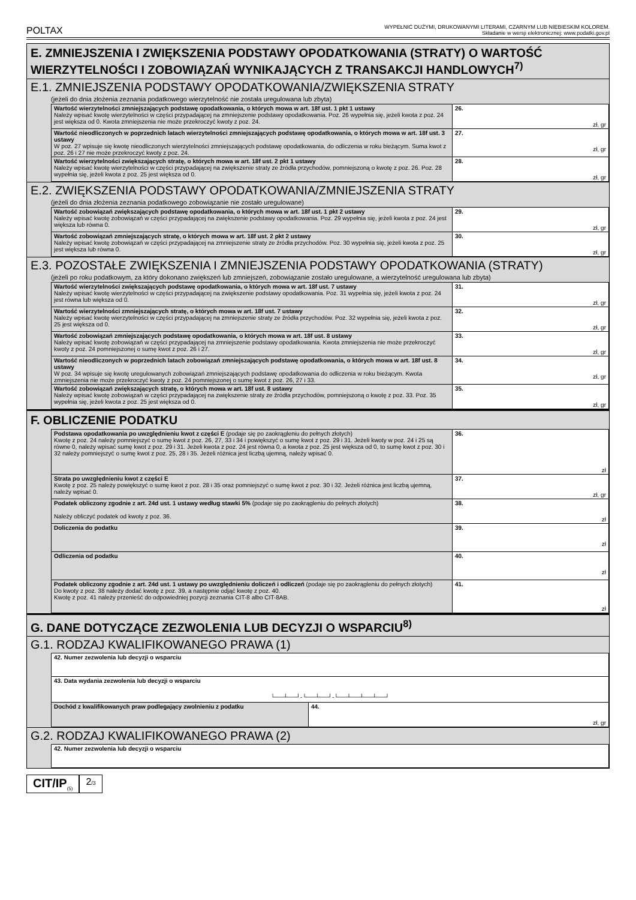POLTAX WYPEŁNIĆ DUŻYMI, DRUKOWANYMI LITERAMI, CZARNYM LUB NIEBIESKIM KOLOREM.
Składanie w wersji elektronicznej: www.podatki.gov.pl
E. ZMNIEJSZENIA I ZWIĘKSZENIA PODSTAWY OPODATKOWANIA (STRATY) O WARTOŚĆ WIERZYTELNOŚCI I ZOBOWIĄZAŃ WYNIKAJĄCYCH Z TRANSAKCJI HANDLOWYCH<sup>7)</sup>
E.1. ZMNIEJSZENIA PODSTAWY OPODATKOWANIA/ZWIĘKSZENIA STRATY
(jeżeli do dnia złożenia zeznania podatkowego wierzytelność nie została uregulowana lub zbyta)
| Wartość wierzytelności zmniejszających podstawę opodatkowania, o których mowa w art. 18f ust. 1 pkt 1 ustawy Należy wpisać kwotę wierzytelności w części przypadającej na zmniejszenie podstawy opodatkowania. Poz. 26 wypełnia się, jeżeli kwota z poz. 24 jest większa od 0. Kwota zmniejszenia nie może przekroczyć kwoty z poz. 24. | 26. zł, gr |
| Wartość nieodliczonych w poprzednich latach wierzytelności zmniejszających podstawę opodatkowania, o których mowa w art. 18f ust. 3 ustawy W poz. 27 wpisuje się kwotę nieodliczonych wierzytelności zmniejszających podstawę opodatkowania, do odliczenia w roku bieżącym. Suma kwot z poz. 26 i 27 nie może przekroczyć kwoty z poz. 24. | 27. zł, gr |
| Wartość wierzytelności zwiększających stratę, o których mowa w art. 18f ust. 2 pkt 1 ustawy Należy wpisać kwotę wierzytelności w części przypadającej na zwiększenie straty ze źródła przychodów, pomniejszoną o kwotę z poz. 26. Poz. 28 wypełnia się, jeżeli kwota z poz. 25 jest większa od 0. | 28. zł, gr |
E.2. ZWIĘKSZENIA PODSTAWY OPODATKOWANIA/ZMNIEJSZENIA STRATY
(jeżeli do dnia złożenia zeznania podatkowego zobowiązanie nie zostało uregulowane)
| Wartość zobowiązań zwiększających podstawę opodatkowania, o których mowa w art. 18f ust. 1 pkt 2 ustawy Należy wpisać kwotę zobowiązań w części przypadającej na zwiększenie podstawy opodatkowania. Poz. 29 wypełnia się, jeżeli kwota z poz. 24 jest większa lub równa 0. | 29. zł, gr |
| Wartość zobowiązań zmniejszających stratę, o których mowa w art. 18f ust. 2 pkt 2 ustawy Należy wpisać kwotę zobowiązań w części przypadającej na zmniejszenie straty ze źródła przychodów. Poz. 30 wypełnia się, jeżeli kwota z poz. 25 jest większa lub równa 0. | 30. zł, gr |
E.3. POZOSTAŁE ZWIĘKSZENIA I ZMNIEJSZENIA PODSTAWY OPODATKOWANIA (STRATY)
(jeżeli po roku podatkowym, za który dokonano zwiększeń lub zmniejszeń, zobowiązanie zostało uregulowane, a wierzytelność uregulowana lub zbyta)
| Wartość wierzytelności zwiększających podstawę opodatkowania, o których mowa w art. 18f ust. 7 ustawy Należy wpisać kwotę wierzytelności w części przypadającej na zwiększenie podstawy opodatkowania. Poz. 31 wypełnia się, jeżeli kwota z poz. 24 jest równa lub większa od 0. | 31. zł, gr |
| Wartość wierzytelności zmniejszających stratę, o których mowa w art. 18f ust. 7 ustawy Należy wpisać kwotę wierzytelności w części przypadającej na zmniejszenie straty ze źródła przychodów. Poz. 32 wypełnia się, jeżeli kwota z poz. 25 jest większa od 0. | 32. zł, gr |
| Wartość zobowiązań zmniejszających podstawę opodatkowania, o których mowa w art. 18f ust. 8 ustawy Należy wpisać kwotę zobowiązań w części przypadającej na zmniejszenie podstawy opodatkowania. Kwota zmniejszenia nie może przekroczyć kwoty z poz. 24 pomniejszonej o sumę kwot z poz. 26 i 27. | 33. zł, gr |
| Wartość nieodliczonych w poprzednich latach zobowiązań zmniejszających podstawę opodatkowania, o których mowa w art. 18f ust. 8 ustawy W poz. 34 wpisuje się kwotę uregulowanych zobowiązań zmniejszających podstawę opodatkowania do odliczenia w roku bieżącym. Kwota zmniejszenia nie może przekroczyć kwoty z poz. 24 pomniejszonej o sumę kwot z poz. 26, 27 i 33. | 34. zł, gr |
| Wartość zobowiązań zwiększających stratę, o których mowa w art. 18f ust. 8 ustawy Należy wpisać kwotę zobowiązań w części przypadającej na zwiększenie straty ze źródła przychodów, pomniejszoną o kwotę z poz. 33. Poz. 35 wypełnia się, jeżeli kwota z poz. 25 jest większa od 0. | 35. zł, gr |
F. OBLICZENIE PODATKU
| Podstawa opodatkowania po uwzględnieniu kwot z części E (podaje się po zaokrągleniu do pełnych złotych) Kwotę z poz. 24 należy pomniejszyć o sumę kwot z poz. 26, 27, 33 i 34 i powiększyć o sumę kwot z poz. 29 i 31. Jeżeli kwoty w poz. 24 i 25 są równe 0, należy wpisać sumę kwot z poz. 29 i 31. Jeżeli kwota z poz. 24 jest równa 0, a kwota z poz. 25 jest większa od 0, to sumę kwot z poz. 30 i 32 należy pomniejszyć o sumę kwot z poz. 25, 28 i 35. Jeżeli różnica jest liczbą ujemną, należy wpisać 0. | 36. zł |
| Strata po uwzględnieniu kwot z części E Kwotę z poz. 25 należy powiększyć o sumę kwot z poz. 28 i 35 oraz pomniejszyć o sumę kwot z poz. 30 i 32. Jeżeli różnica jest liczbą ujemną, należy wpisać 0. | 37. zł, gr |
| Podatek obliczony zgodnie z art. 24d ust. 1 ustawy według stawki 5% (podaje się po zaokrągleniu do pełnych złotych) Należy obliczyć podatek od kwoty z poz. 36. | 38. zł |
| Doliczenia do podatku | 39. zł |
| Odliczenia od podatku | 40. zł |
| Podatek obliczony zgodnie z art. 24d ust. 1 ustawy po uwzględnieniu doliczeń i odliczeń (podaje się po zaokrągleniu do pełnych złotych) Do kwoty z poz. 38 należy dodać kwotę z poz. 39, a następnie odjąć kwotę z poz. 40. Kwotę z poz. 41 należy przenieść do odpowiedniej pozycji zeznania CIT-8 albo CIT-8AB. | 41. zł |
G. DANE DOTYCZĄCE ZEZWOLENIA LUB DECYZJI O WSPARCIU<sup>8)</sup>
G.1. RODZAJ KWALIFIKOWANEGO PRAWA (1)
| 42. Numer zezwolenia lub decyzji o wsparciu | |
| 43. Data wydania zezwolenia lub decyzji o wsparciu └──┴──┘-└──┴──┘-└──┴──┴──┴──┘ | |
| Dochód z kwalifikowanych praw podlegający zwolnieniu z podatku | 44. zł, gr |
G.2. RODZAJ KWALIFIKOWANEGO PRAWA (2)
| 42. Numer zezwolenia lub decyzji o wsparciu |
CIT/IP<sub>(5)</sub>
2/3